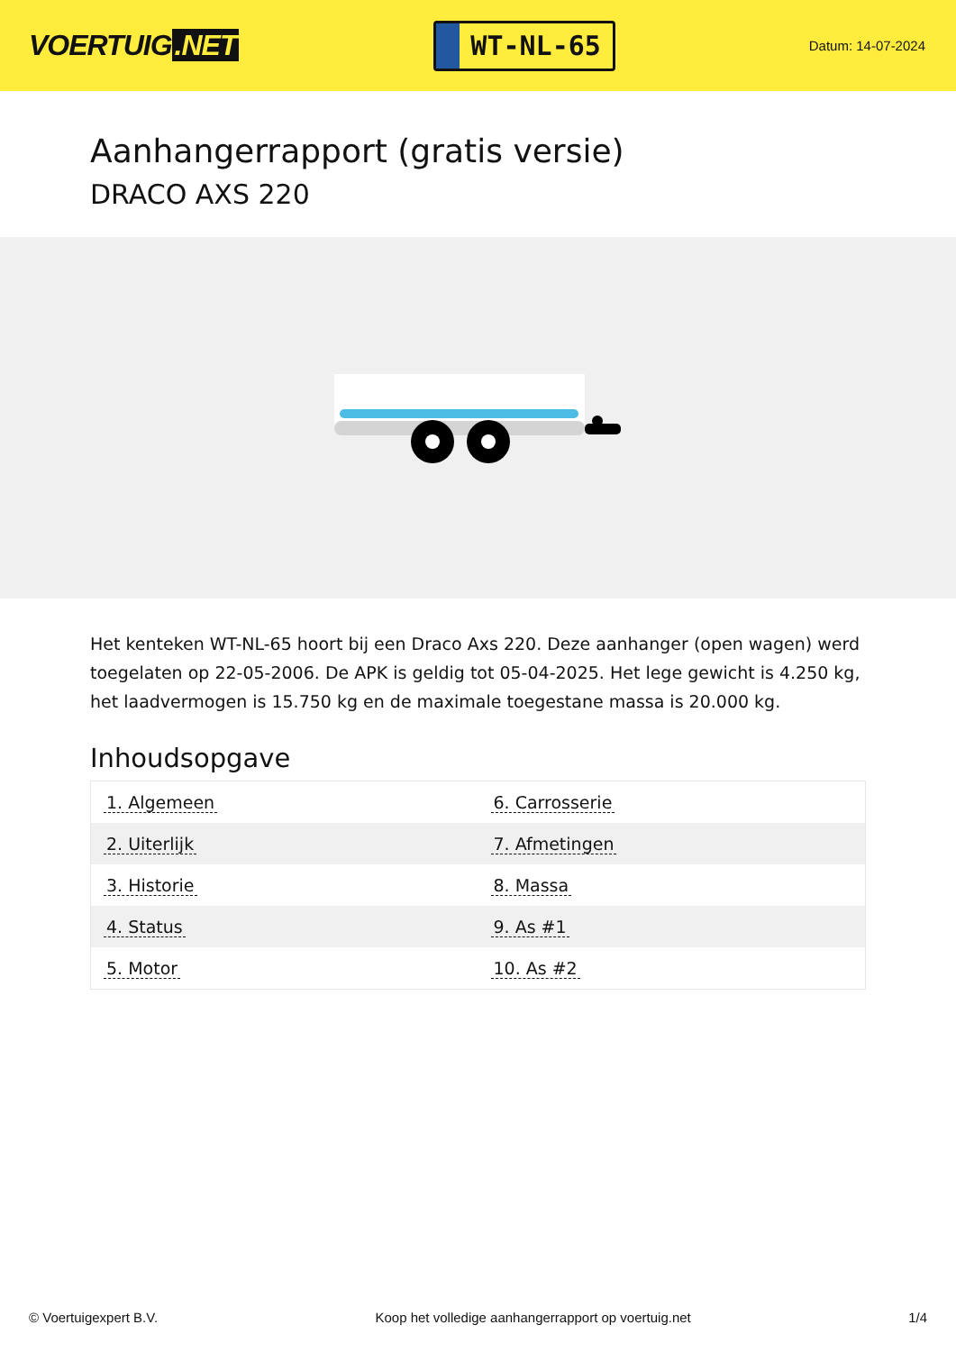VOERTUIG.NET
WT-NL-65
Datum: 14-07-2024
Aanhangerrapport (gratis versie)
DRACO AXS 220
Het kenteken WT-NL-65 hoort bij een Draco Axs 220. Deze aanhanger (open wagen) werd toegelaten op 22-05-2006. De APK is geldig tot 05-04-2025. Het lege gewicht is 4.250 kg, het laadvermogen is 15.750 kg en de maximale toegestane massa is 20.000 kg.
Inhoudsopgave
| 1. Algemeen | 6. Carrosserie |
| 2. Uiterlijk | 7. Afmetingen |
| 3. Historie | 8. Massa |
| 4. Status | 9. As #1 |
| 5. Motor | 10. As #2 |
© Voertuigexpert B.V. Koop het volledige aanhangerrapport op voertuig.net 1/4